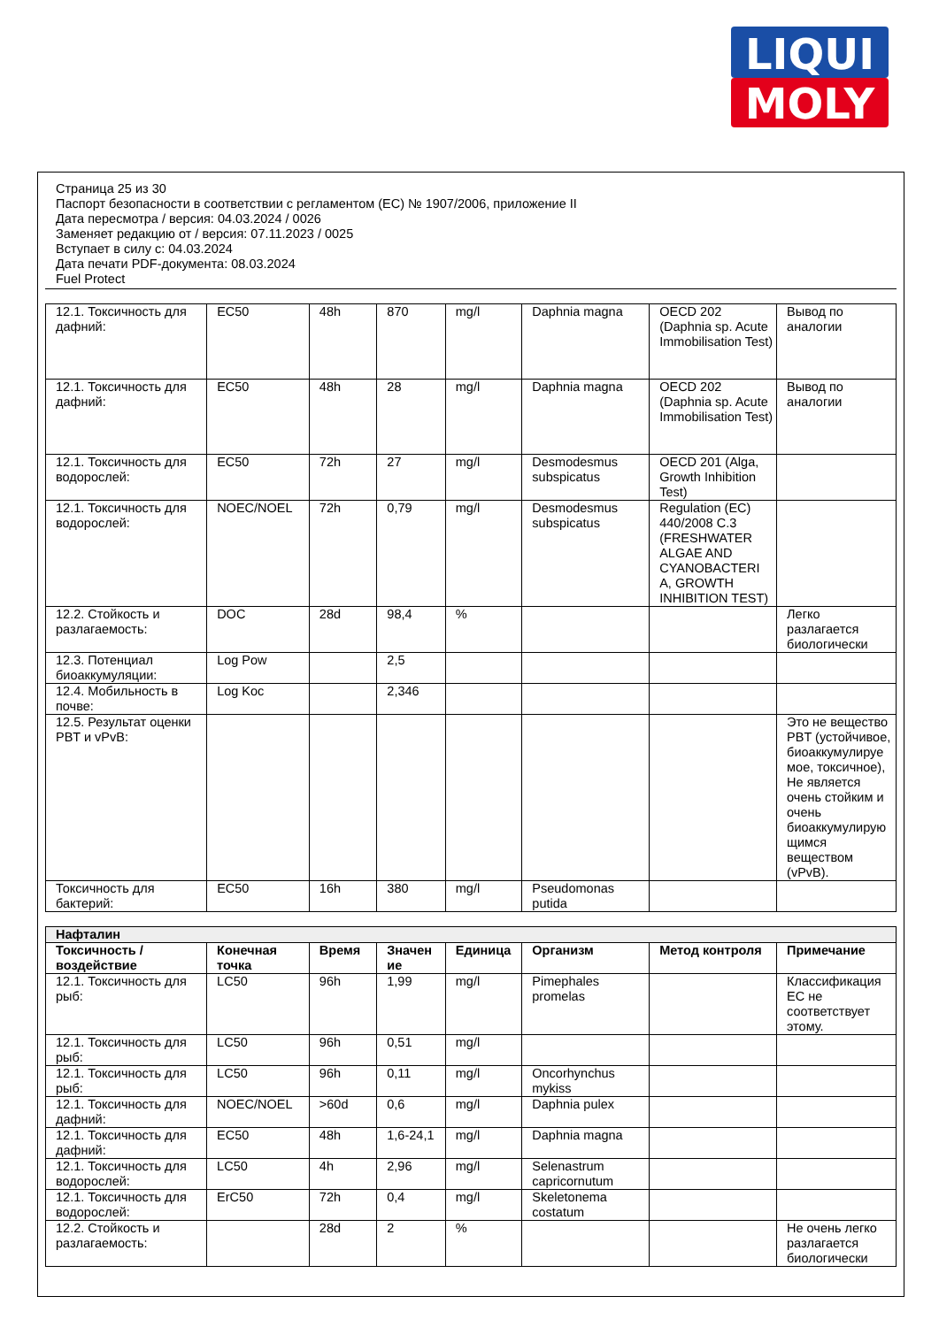LIQUI
MOLY
Страница 25 из 30
Паспорт безопасности в соответствии с регламентом (ЕС) № 1907/2006, приложение II
Дата пересмотра / версия: 04.03.2024 / 0026
Заменяет редакцию от / версия: 07.11.2023 / 0025
Вступает в силу с: 04.03.2024
Дата печати PDF-документа: 08.03.2024
Fuel Protect
| 12.1. Токсичность для дафний: | EC50 | 48h | 870 | mg/l | Daphnia magna | OECD 202 (Daphnia sp. Acute Immobilisation Test) | Вывод по аналогии |
| 12.1. Токсичность для дафний: | EC50 | 48h | 28 | mg/l | Daphnia magna | OECD 202 (Daphnia sp. Acute Immobilisation Test) | Вывод по аналогии |
| 12.1. Токсичность для водорослей: | EC50 | 72h | 27 | mg/l | Desmodesmus subspicatus | OECD 201 (Alga, Growth Inhibition Test) | |
| 12.1. Токсичность для водорослей: | NOEC/NOEL | 72h | 0,79 | mg/l | Desmodesmus subspicatus | Regulation (EC) 440/2008 C.3 (FRESHWATER ALGAE AND CYANOBACTERI A, GROWTH INHIBITION TEST) | |
| 12.2. Стойкость и разлагаемость: | DOC | 28d | 98,4 | % | | | Легко разлагается биологически |
| 12.3. Потенциал биоаккумуляции: | Log Pow | | 2,5 | | | | |
| 12.4. Мобильность в почве: | Log Koc | | 2,346 | | | | |
| 12.5. Результат оценки PBT и vPvB: | | | | | | | Это не вещество PBT (устойчивое, биоаккумулируе мое, токсичное), Не является очень стойким и очень биоаккумулирую щимся веществом (vPvB). |
| Токсичность для бактерий: | EC50 | 16h | 380 | mg/l | Pseudomonas putida | | |
| Нафталин | | | | | | | |
| Токсичность / воздействие | Конечная точка | Время | Значен ие | Единица | Организм | Метод контроля | Примечание |
| 12.1. Токсичность для рыб: | LC50 | 96h | 1,99 | mg/l | Pimephales promelas | | Классификация ЕС не соответствует этому. |
| 12.1. Токсичность для рыб: | LC50 | 96h | 0,51 | mg/l | | | |
| 12.1. Токсичность для рыб: | LC50 | 96h | 0,11 | mg/l | Oncorhynchus mykiss | | |
| 12.1. Токсичность для дафний: | NOEC/NOEL | >60d | 0,6 | mg/l | Daphnia pulex | | |
| 12.1. Токсичность для дафний: | EC50 | 48h | 1,6-24,1 | mg/l | Daphnia magna | | |
| 12.1. Токсичность для водорослей: | LC50 | 4h | 2,96 | mg/l | Selenastrum capricornutum | | |
| 12.1. Токсичность для водорослей: | ErC50 | 72h | 0,4 | mg/l | Skeletonema costatum | | |
| 12.2. Стойкость и разлагаемость: | | 28d | 2 | % | | | Не очень легко разлагается биологически |